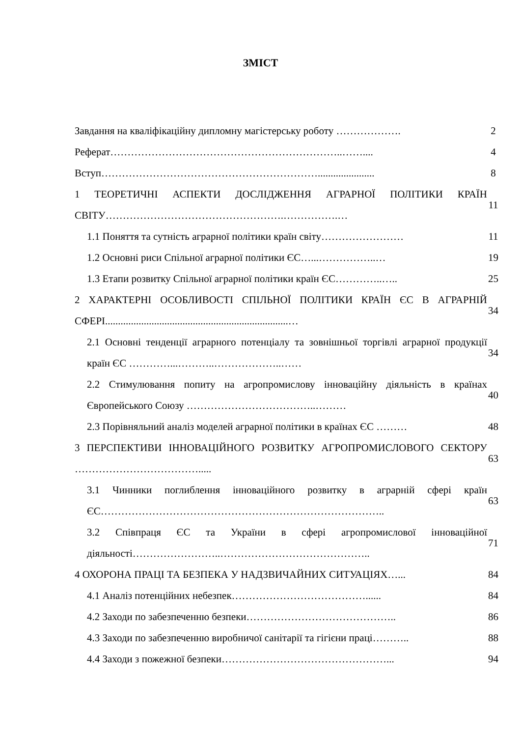ЗМІСТ
| Завдання на кваліфікаційну дипломну магістерську роботу ………………. | 2 |
| Реферат…………………………………………………………..…….... | 4 |
| Вступ………………………………………………………...................... | 8 |
| 1 ТЕОРЕТИЧНІ АСПЕКТИ ДОСЛІДЖЕННЯ АГРАРНОЇ ПОЛІТИКИ КРАЇН СВІТУ…………………………………………….…………….… | 11 |
| 1.1 Поняття та сутність аграрної політики країн світу…………………… | 11 |
| 1.2 Основні риси Спільної аграрної політики ЄС…...……………..… | 19 |
| 1.3 Етапи розвитку Спільної аграрної політики країн ЄС…………..….. | 25 |
| 2 ХАРАКТЕРНІ ОСОБЛИВОСТІ СПІЛЬНОЇ ПОЛІТИКИ КРАЇН ЄС В АГРАРНІЙ СФЕРІ.......................................................................… | 34 |
| 2.1 Основні тенденції аграрного потенціалу та зовнішньої торгівлі аграрної продукції країн ЄС …………...………..………………..…… | 34 |
| 2.2 Стимулювання попиту на агропромислову інноваційну діяльність в країнах Європейського Союзу ………………………………..……… | 40 |
| 2.3 Порівняльний аналіз моделей аграрної політики в країнах ЄС ……… | 48 |
| 3 ПЕРСПЕКТИВИ ІННОВАЦІЙНОГО РОЗВИТКУ АГРОПРОМИСЛОВОГО СЕКТОРУ ………………………………..... | 63 |
| 3.1 Чинники поглиблення інноваційного розвитку в аграрній сфері країн ЄС……………………………………………………………………….. | 63 |
| 3.2 Співпраця ЄС та України в сфері агропромислової інноваційної діяльності……………………..…………………………………….. | 71 |
| 4 ОХОРОНА ПРАЦІ ТА БЕЗПЕКА У НАДЗВИЧАЙНИХ СИТУАЦІЯХ…... | 84 |
| 4.1 Аналіз потенційних небезпек…………………………………...... | 84 |
| 4.2 Заходи по забезпеченню безпеки…………………………………….. | 86 |
| 4.3 Заходи по забезпеченню виробничої санітарії та гігієни праці……….. | 88 |
| 4.4 Заходи з пожежної безпеки…………………………………………... | 94 |